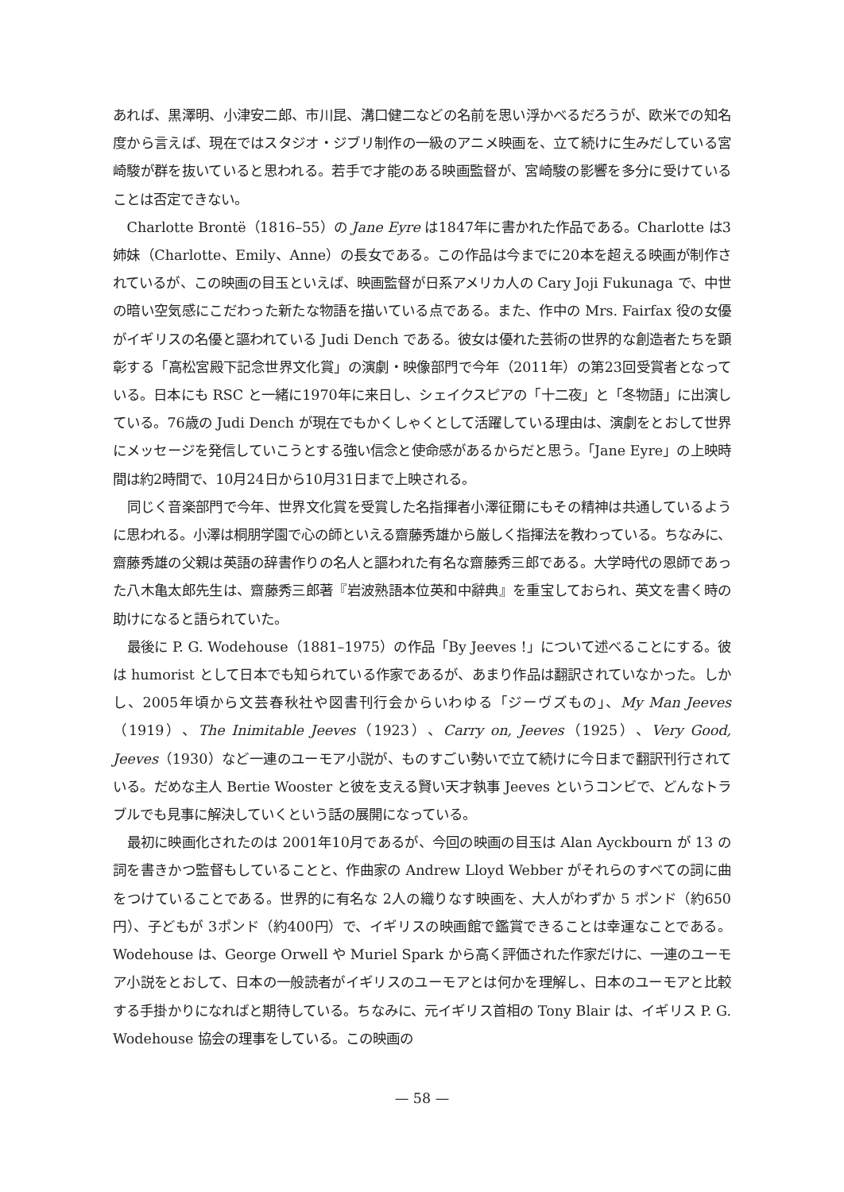あれば、黒澤明、小津安二郎、市川昆、溝口健二などの名前を思い浮かべるだろうが、欧米での知名度から言えば、現在ではスタジオ・ジブリ制作の一級のアニメ映画を、立て続けに生みだしている宮崎駿が群を抜いていると思われる。若手で才能のある映画監督が、宮崎駿の影響を多分に受けていることは否定できない。
Charlotte Brontë（1816–55）の Jane Eyre は1847年に書かれた作品である。Charlotte は3姉妹（Charlotte、Emily、Anne）の長女である。この作品は今までに20本を超える映画が制作されているが、この映画の目玉といえば、映画監督が日系アメリカ人の Cary Joji Fukunaga で、中世の暗い空気感にこだわった新たな物語を描いている点である。また、作中の Mrs. Fairfax 役の女優がイギリスの名優と謳われている Judi Dench である。彼女は優れた芸術の世界的な創造者たちを顕彰する「高松宮殿下記念世界文化賞」の演劇・映像部門で今年（2011年）の第23回受賞者となっている。日本にも RSC と一緒に1970年に来日し、シェイクスピアの「十二夜」と「冬物語」に出演している。76歳の Judi Dench が現在でもかくしゃくとして活躍している理由は、演劇をとおして世界にメッセージを発信していこうとする強い信念と使命感があるからだと思う。「Jane Eyre」の上映時間は約2時間で、10月24日から10月31日まで上映される。
同じく音楽部門で今年、世界文化賞を受賞した名指揮者小澤征爾にもその精神は共通しているように思われる。小澤は桐朋学園で心の師といえる齋藤秀雄から厳しく指揮法を教わっている。ちなみに、齋藤秀雄の父親は英語の辞書作りの名人と謳われた有名な齋藤秀三郎である。大学時代の恩師であった八木亀太郎先生は、齋藤秀三郎著『岩波熟語本位英和中辭典』を重宝しておられ、英文を書く時の助けになると語られていた。
最後に P. G. Wodehouse（1881–1975）の作品「By Jeeves !」について述べることにする。彼は humorist として日本でも知られている作家であるが、あまり作品は翻訳されていなかった。しかし、2005年頃から文芸春秋社や図書刊行会からいわゆる「ジーヴズもの」、My Man Jeeves（1919）、The Inimitable Jeeves（1923）、Carry on, Jeeves（1925）、Very Good, Jeeves（1930）など一連のユーモア小説が、ものすごい勢いで立て続けに今日まで翻訳刊行されている。だめな主人 Bertie Wooster と彼を支える賢い天才執事 Jeeves というコンビで、どんなトラブルでも見事に解決していくという話の展開になっている。
最初に映画化されたのは 2001年10月であるが、今回の映画の目玉は Alan Ayckbourn が 13 の詞を書きかつ監督もしていることと、作曲家の Andrew Lloyd Webber がそれらのすべての詞に曲をつけていることである。世界的に有名な 2人の織りなす映画を、大人がわずか 5 ポンド（約650円）、子どもが 3ポンド（約400円）で、イギリスの映画館で鑑賞できることは幸運なことである。Wodehouse は、George Orwell や Muriel Spark から高く評価された作家だけに、一連のユーモア小説をとおして、日本の一般読者がイギリスのユーモアとは何かを理解し、日本のユーモアと比較する手掛かりになればと期待している。ちなみに、元イギリス首相の Tony Blair は、イギリス P. G. Wodehouse 協会の理事をしている。この映画の
— 58 —